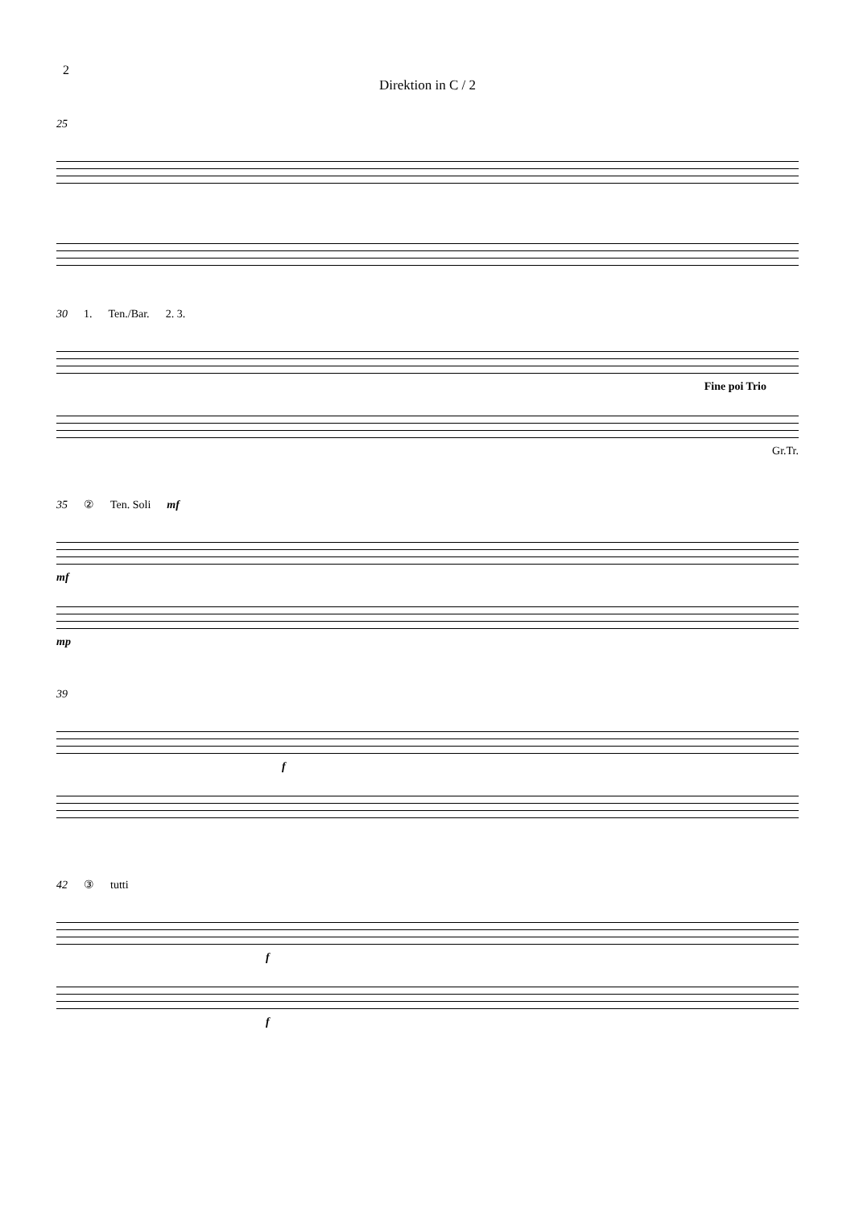2
Direktion in C / 2
25
30 1. Ten./Bar. 2. 3.
Fine poi Trio
Gr.Tr.
35 ② Ten. Soli mf
mf
mp
39
f
42 ③ tutti
f
f